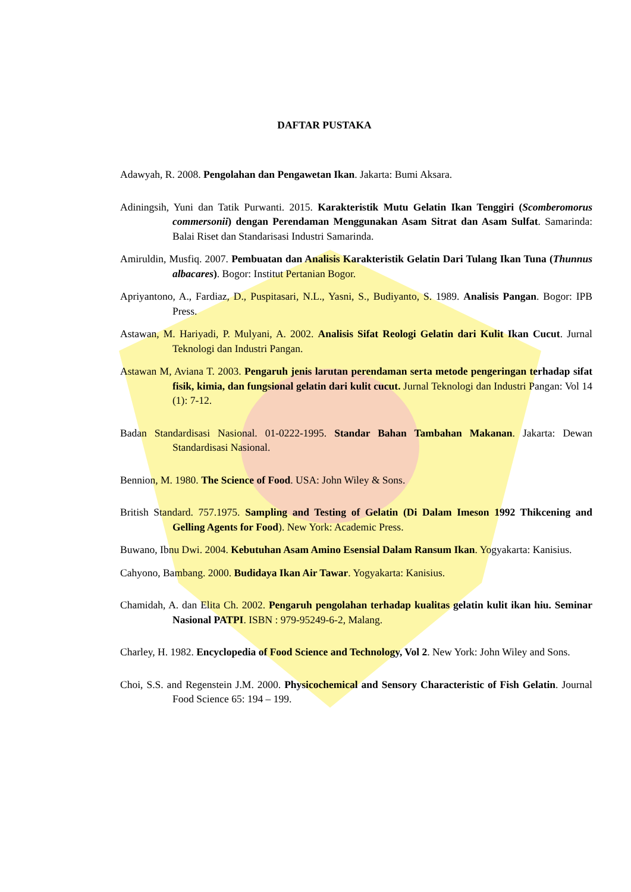DAFTAR PUSTAKA
Adawyah, R. 2008. Pengolahan dan Pengawetan Ikan. Jakarta: Bumi Aksara.
Adiningsih, Yuni dan Tatik Purwanti. 2015. Karakteristik Mutu Gelatin Ikan Tenggiri (Scomberomorus commersonii) dengan Perendaman Menggunakan Asam Sitrat dan Asam Sulfat. Samarinda: Balai Riset dan Standarisasi Industri Samarinda.
Amiruldin, Musfiq. 2007. Pembuatan dan Analisis Karakteristik Gelatin Dari Tulang Ikan Tuna (Thunnus albacares). Bogor: Institut Pertanian Bogor.
Apriyantono, A., Fardiaz, D., Puspitasari, N.L., Yasni, S., Budiyanto, S. 1989. Analisis Pangan. Bogor: IPB Press.
Astawan, M. Hariyadi, P. Mulyani, A. 2002. Analisis Sifat Reologi Gelatin dari Kulit Ikan Cucut. Jurnal Teknologi dan Industri Pangan.
Astawan M, Aviana T. 2003. Pengaruh jenis larutan perendaman serta metode pengeringan terhadap sifat fisik, kimia, dan fungsional gelatin dari kulit cucut. Jurnal Teknologi dan Industri Pangan: Vol 14 (1): 7-12.
Badan Standardisasi Nasional. 01-0222-1995. Standar Bahan Tambahan Makanan. Jakarta: Dewan Standardisasi Nasional.
Bennion, M. 1980. The Science of Food. USA: John Wiley & Sons.
British Standard. 757.1975. Sampling and Testing of Gelatin (Di Dalam Imeson 1992 Thikcening and Gelling Agents for Food). New York: Academic Press.
Buwano, Ibnu Dwi. 2004. Kebutuhan Asam Amino Esensial Dalam Ransum Ikan. Yogyakarta: Kanisius.
Cahyono, Bambang. 2000. Budidaya Ikan Air Tawar. Yogyakarta: Kanisius.
Chamidah, A. dan Elita Ch. 2002. Pengaruh pengolahan terhadap kualitas gelatin kulit ikan hiu. Seminar Nasional PATPI. ISBN : 979-95249-6-2, Malang.
Charley, H. 1982. Encyclopedia of Food Science and Technology, Vol 2. New York: John Wiley and Sons.
Choi, S.S. and Regenstein J.M. 2000. Physicochemical and Sensory Characteristic of Fish Gelatin. Journal Food Science 65: 194 – 199.